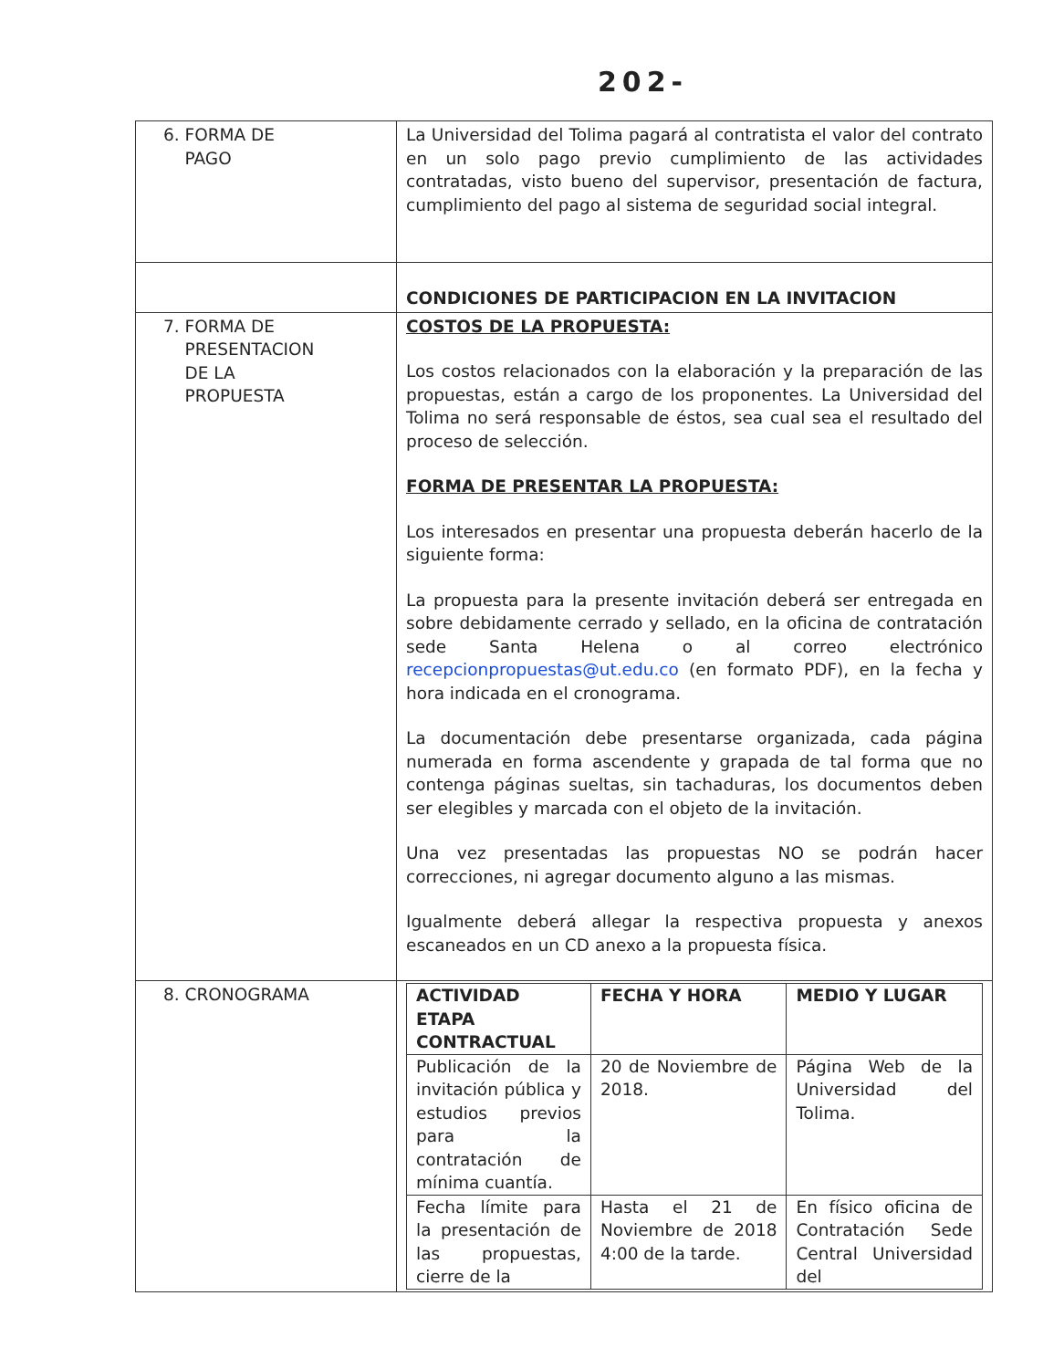202-
| 6. FORMA DE PAGO | La Universidad del Tolima pagará al contratista el valor del contrato en un solo pago previo cumplimiento de las actividades contratadas, visto bueno del supervisor, presentación de factura, cumplimiento del pago al sistema de seguridad social integral. |
| | CONDICIONES DE PARTICIPACION EN LA INVITACION |
| 7. FORMA DE PRESENTACION DE LA PROPUESTA | COSTOS DE LA PROPUESTA: Los costos relacionados con la elaboración y la preparación de las propuestas, están a cargo de los proponentes. La Universidad del Tolima no será responsable de éstos, sea cual sea el resultado del proceso de selección. FORMA DE PRESENTAR LA PROPUESTA: Los interesados en presentar una propuesta deberán hacerlo de la siguiente forma: La propuesta para la presente invitación deberá ser entregada en sobre debidamente cerrado y sellado, en la oficina de contratación sede Santa Helena o al correo electrónico recepcionpropuestas@ut.edu.co (en formato PDF), en la fecha y hora indicada en el cronograma. La documentación debe presentarse organizada, cada página numerada en forma ascendente y grapada de tal forma que no contenga páginas sueltas, sin tachaduras, los documentos deben ser elegibles y marcada con el objeto de la invitación. Una vez presentadas las propuestas NO se podrán hacer correcciones, ni agregar documento alguno a las mismas. Igualmente deberá allegar la respectiva propuesta y anexos escaneados en un CD anexo a la propuesta física. |
| 8. CRONOGRAMA | / ACTIVIDAD ETAPA CONTRACTUAL / FECHA Y HORA / MEDIO Y LUGAR / / --- / --- / --- / / Publicación de la invitación pública y estudios previos para la contratación de mínima cuantía. / 20 de Noviembre de 2018. / Página Web de la Universidad del Tolima. / / Fecha límite para la presentación de las propuestas, cierre de la / Hasta el 21 de Noviembre de 2018 4:00 de la tarde. / En físico oficina de Contratación Sede Central Universidad del / |